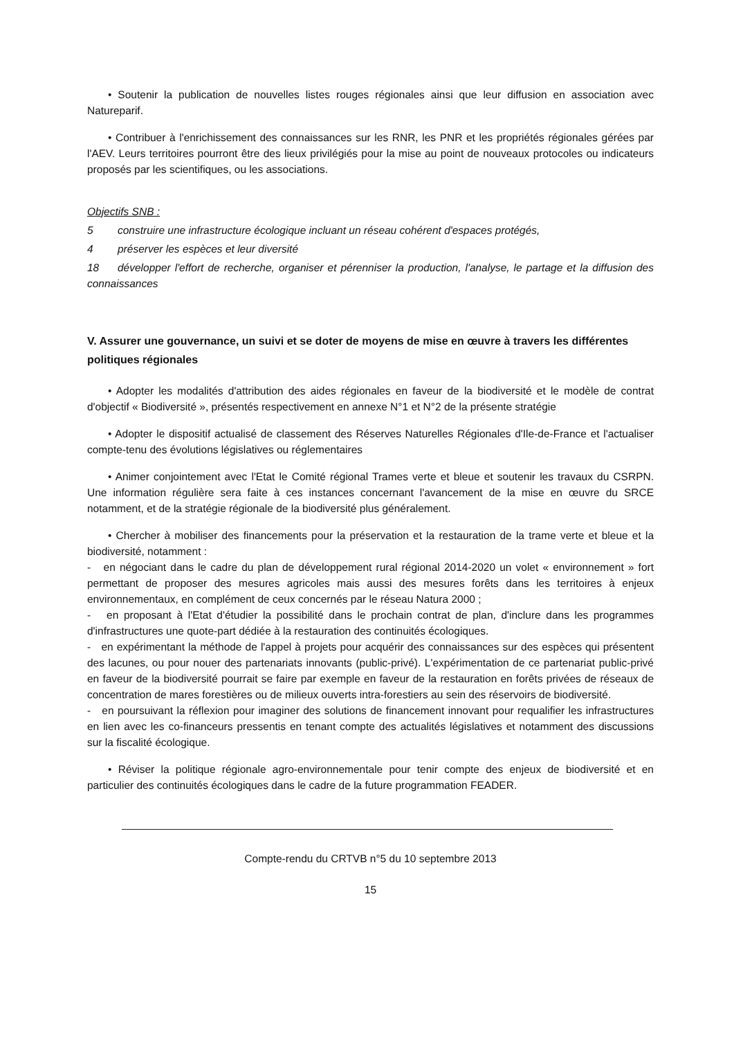• Soutenir la publication de nouvelles listes rouges régionales ainsi que leur diffusion en association avec Natureparif.
• Contribuer à l'enrichissement des connaissances sur les RNR, les PNR et les propriétés régionales gérées par l'AEV. Leurs territoires pourront être des lieux privilégiés pour la mise au point de nouveaux protocoles ou indicateurs proposés par les scientifiques, ou les associations.
Objectifs SNB :
5 construire une infrastructure écologique incluant un réseau cohérent d'espaces protégés,
4 préserver les espèces et leur diversité
18 développer l'effort de recherche, organiser et pérenniser la production, l'analyse, le partage et la diffusion des connaissances
V. Assurer une gouvernance, un suivi et se doter de moyens de mise en œuvre à travers les différentes politiques régionales
• Adopter les modalités d'attribution des aides régionales en faveur de la biodiversité et le modèle de contrat d'objectif « Biodiversité », présentés respectivement en annexe N°1 et N°2 de la présente stratégie
• Adopter le dispositif actualisé de classement des Réserves Naturelles Régionales d'Ile-de-France et l'actualiser compte-tenu des évolutions législatives ou réglementaires
• Animer conjointement avec l'Etat le Comité régional Trames verte et bleue et soutenir les travaux du CSRPN. Une information régulière sera faite à ces instances concernant l'avancement de la mise en œuvre du SRCE notamment, et de la stratégie régionale de la biodiversité plus généralement.
• Chercher à mobiliser des financements pour la préservation et la restauration de la trame verte et bleue et la biodiversité, notamment :
- en négociant dans le cadre du plan de développement rural régional 2014-2020 un volet « environnement » fort permettant de proposer des mesures agricoles mais aussi des mesures forêts dans les territoires à enjeux environnementaux, en complément de ceux concernés par le réseau Natura 2000 ;
- en proposant à l'Etat d'étudier la possibilité dans le prochain contrat de plan, d'inclure dans les programmes d'infrastructures une quote-part dédiée à la restauration des continuités écologiques.
- en expérimentant la méthode de l'appel à projets pour acquérir des connaissances sur des espèces qui présentent des lacunes, ou pour nouer des partenariats innovants (public-privé). L'expérimentation de ce partenariat public-privé en faveur de la biodiversité pourrait se faire par exemple en faveur de la restauration en forêts privées de réseaux de concentration de mares forestières ou de milieux ouverts intra-forestiers au sein des réservoirs de biodiversité.
- en poursuivant la réflexion pour imaginer des solutions de financement innovant pour requalifier les infrastructures en lien avec les co-financeurs pressentis en tenant compte des actualités législatives et notamment des discussions sur la fiscalité écologique.
• Réviser la politique régionale agro-environnementale pour tenir compte des enjeux de biodiversité et en particulier des continuités écologiques dans le cadre de la future programmation FEADER.
Compte-rendu du CRTVB n°5 du 10 septembre 2013
15